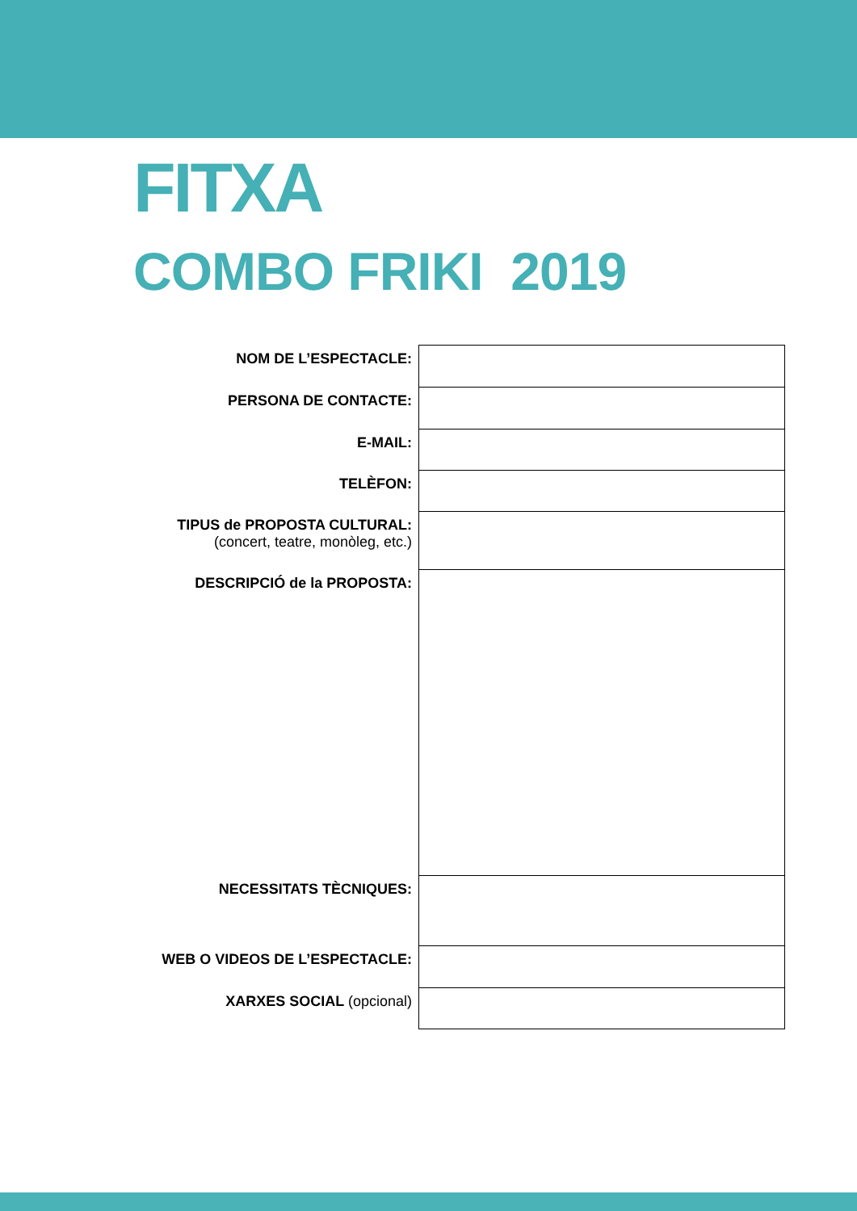FITXA
COMBO FRIKI 2019
| NOM DE L’ESPECTACLE: | |
| PERSONA DE CONTACTE: | |
| E-MAIL: | |
| TELÈFON: | |
| TIPUS de PROPOSTA CULTURAL: (concert, teatre, monòleg, etc.) | |
| DESCRIPCIÓ de la PROPOSTA: | |
| NECESSITATS TÈCNIQUES: | |
| WEB O VIDEOS DE L’ESPECTACLE: | |
| XARXES SOCIAL (opcional) | |